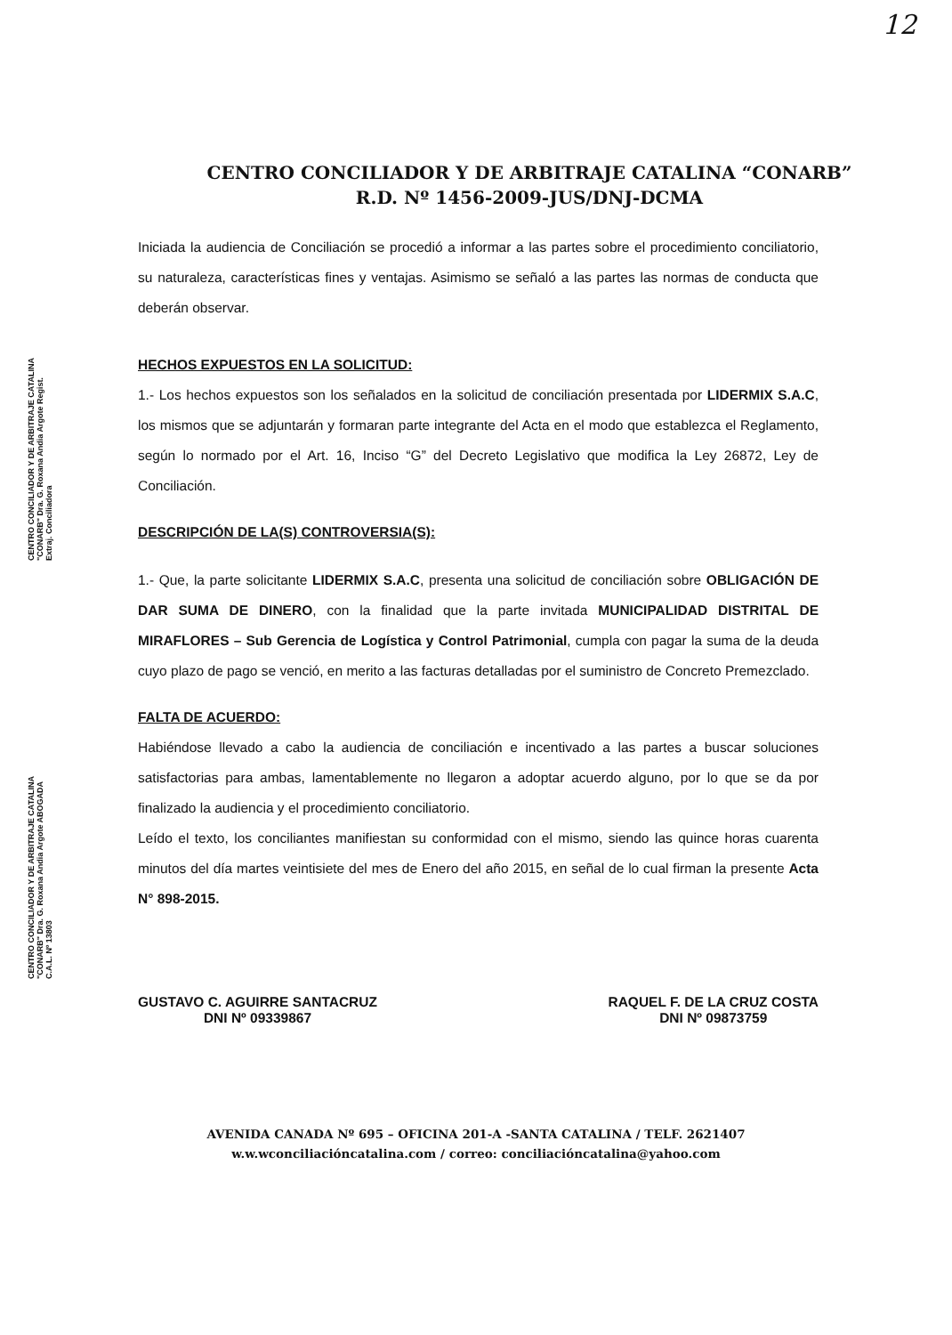12
CENTRO CONCILIADOR Y DE ARBITRAJE CATALINA “CONARB”
R.D. Nº 1456-2009-JUS/DNJ-DCMA
Iniciada la audiencia de Conciliación se procedió a informar a las partes sobre el procedimiento conciliatorio, su naturaleza, características fines y ventajas. Asimismo se señaló a las partes las normas de conducta que deberán observar.
HECHOS EXPUESTOS EN LA SOLICITUD:
1.- Los hechos expuestos son los señalados en la solicitud de conciliación presentada por LIDERMIX S.A.C, los mismos que se adjuntarán y formaran parte integrante del Acta en el modo que establezca el Reglamento, según lo normado por el Art. 16, Inciso “G” del Decreto Legislativo que modifica la Ley 26872, Ley de Conciliación.
DESCRIPCIÓN DE LA(S) CONTROVERSIA(S):
1.- Que, la parte solicitante LIDERMIX S.A.C, presenta una solicitud de conciliación sobre OBLIGACIÓN DE DAR SUMA DE DINERO, con la finalidad que la parte invitada MUNICIPALIDAD DISTRITAL DE MIRAFLORES – Sub Gerencia de Logística y Control Patrimonial, cumpla con pagar la suma de la deuda cuyo plazo de pago se venció, en merito a las facturas detalladas por el suministro de Concreto Premezclado.
FALTA DE ACUERDO:
Habiéndose llevado a cabo la audiencia de conciliación e incentivado a las partes a buscar soluciones satisfactorias para ambas, lamentablemente no llegaron a adoptar acuerdo alguno, por lo que se da por finalizado la audiencia y el procedimiento conciliatorio.
Leído el texto, los conciliantes manifiestan su conformidad con el mismo, siendo las quince horas cuarenta minutos del día martes veintisiete del mes de Enero del año 2015, en señal de lo cual firman la presente Acta N° 898-2015.
GUSTAVO C. AGUIRRE SANTACRUZ
DNI Nº 09339867
RAQUEL F. DE LA CRUZ COSTA
DNI Nº 09873759
AVENIDA CANADA Nº 695 – OFICINA 201-A -SANTA CATALINA / TELF. 2621407
w.w.wconciliacióncatalina.com / correo: conciliacióncatalina@yahoo.com
CENTRO CONCILIADOR Y DE ARBITRAJE CATALINA "CONARB" Dra. G. Roxana Andia Argote Regist. Extraj. Conciliadora
CENTRO CONCILIADOR Y DE ARBITRAJE CATALINA "CONARB" Dra. G. Roxana Andia Argote ABOGADA C.A.L. Nº 13803